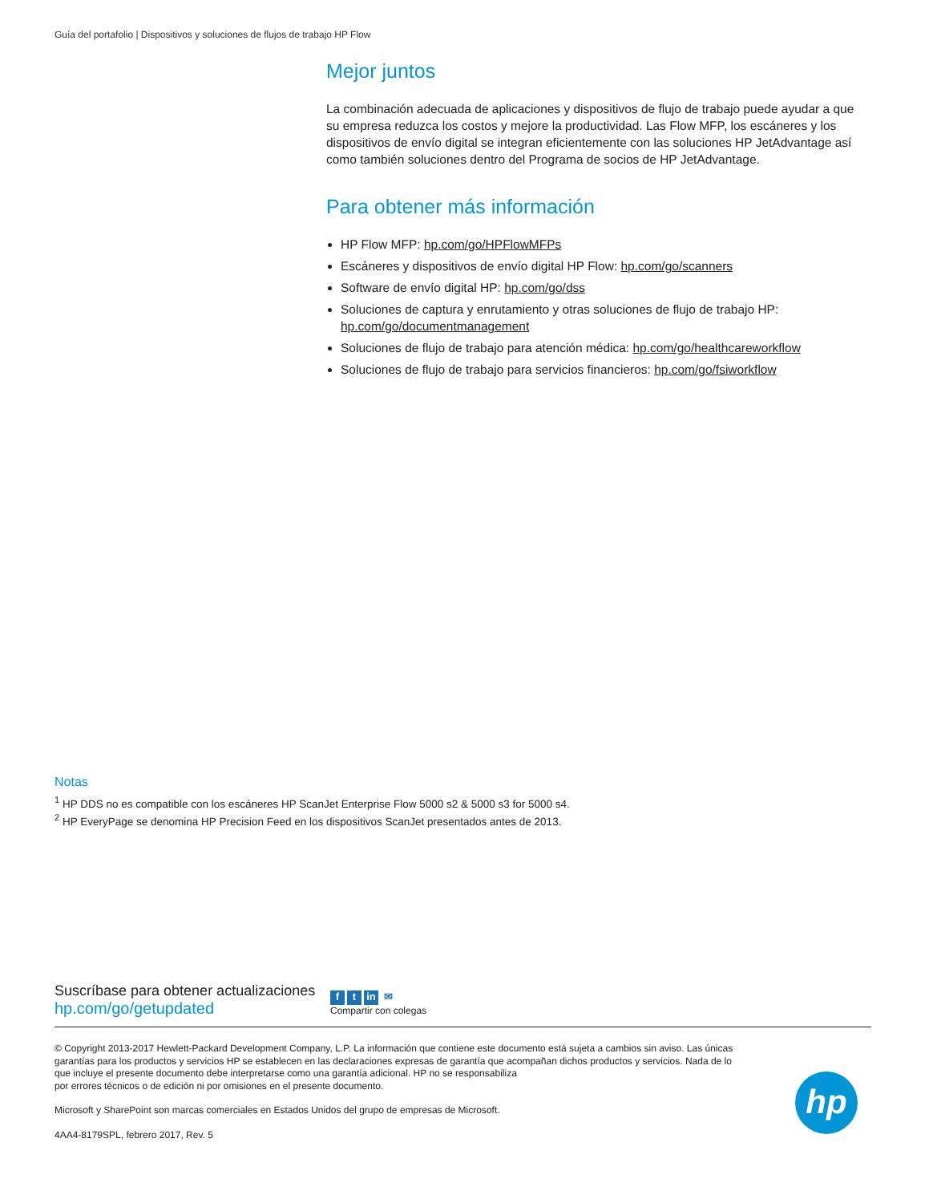Guía del portafolio | Dispositivos y soluciones de flujos de trabajo HP Flow
Mejor juntos
La combinación adecuada de aplicaciones y dispositivos de flujo de trabajo puede ayudar a que su empresa reduzca los costos y mejore la productividad. Las Flow MFP, los escáneres y los dispositivos de envío digital se integran eficientemente con las soluciones HP JetAdvantage así como también soluciones dentro del Programa de socios de HP JetAdvantage.
Para obtener más información
HP Flow MFP: hp.com/go/HPFlowMFPs
Escáneres y dispositivos de envío digital HP Flow: hp.com/go/scanners
Software de envío digital HP: hp.com/go/dss
Soluciones de captura y enrutamiento y otras soluciones de flujo de trabajo HP: hp.com/go/documentmanagement
Soluciones de flujo de trabajo para atención médica: hp.com/go/healthcareworkflow
Soluciones de flujo de trabajo para servicios financieros: hp.com/go/fsiworkflow
Notas
<sup>1</sup> HP DDS no es compatible con los escáneres HP ScanJet Enterprise Flow 5000 s2 & 5000 s3 for 5000 s4.
<sup>2</sup> HP EveryPage se denomina HP Precision Feed en los dispositivos ScanJet presentados antes de 2013.
Suscríbase para obtener actualizaciones
hp.com/go/getupdated
ft in ✉
Compartir con colegas
© Copyright 2013-2017 Hewlett-Packard Development Company, L.P. La información que contiene este documento está sujeta a cambios sin aviso. Las únicas garantías para los productos y servicios HP se establecen en las declaraciones expresas de garantía que acompañan dichos productos y servicios. Nada de lo que incluye el presente documento debe interpretarse como una garantía adicional. HP no se responsabiliza
por errores técnicos o de edición ni por omisiones en el presente documento.
Microsoft y SharePoint son marcas comerciales en Estados Unidos del grupo de empresas de Microsoft.
4AA4-8179SPL, febrero 2017, Rev. 5
hp